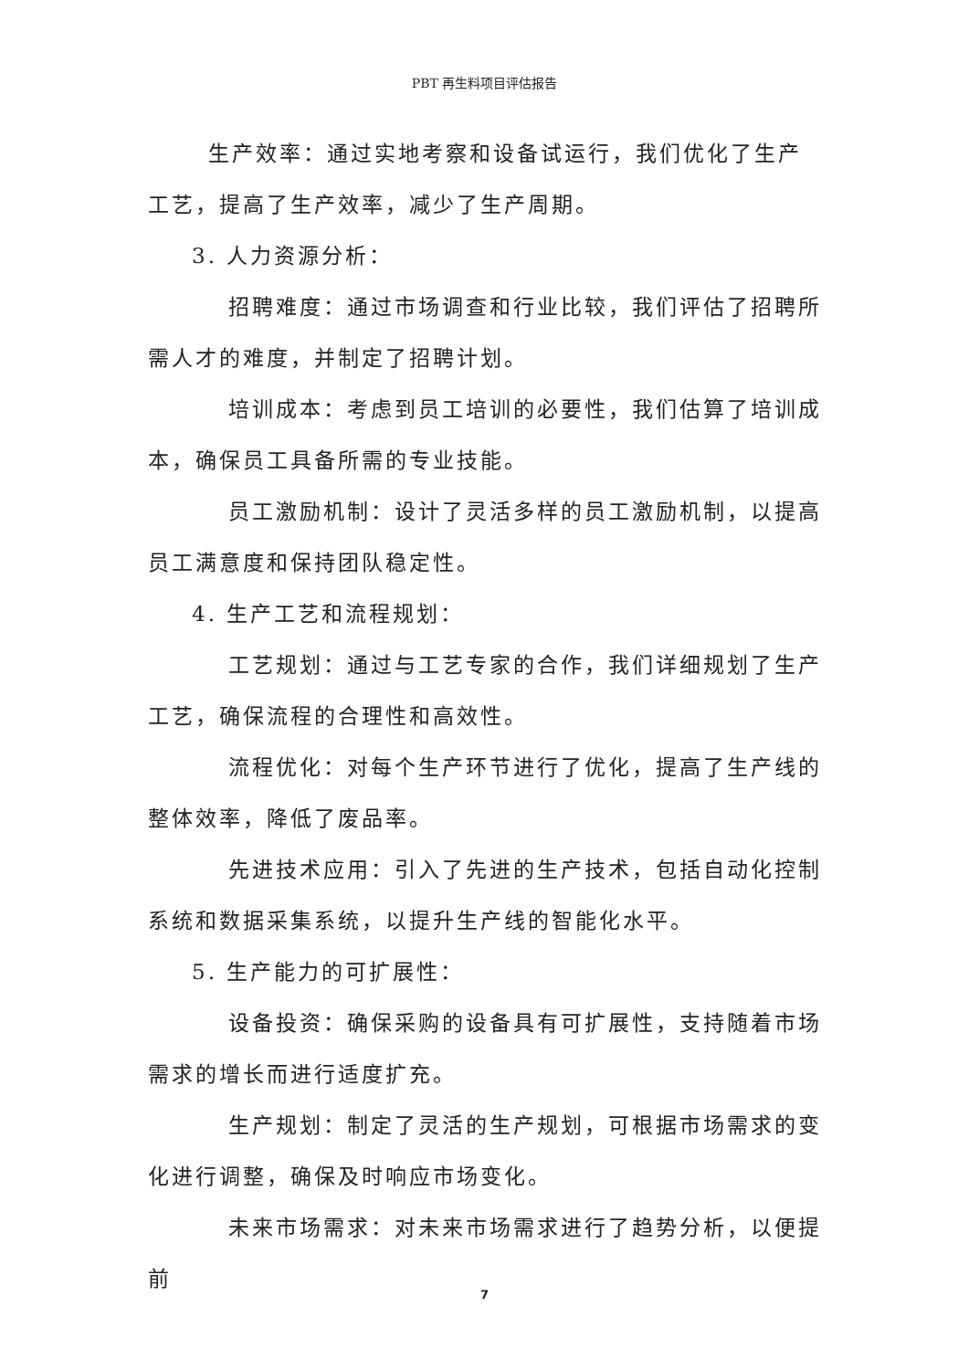PBT 再生料项目评估报告
生产效率：通过实地考察和设备试运行，我们优化了生产工艺，提高了生产效率，减少了生产周期。
3. 人力资源分析：
招聘难度：通过市场调查和行业比较，我们评估了招聘所需人才的难度，并制定了招聘计划。
培训成本：考虑到员工培训的必要性，我们估算了培训成本，确保员工具备所需的专业技能。
员工激励机制：设计了灵活多样的员工激励机制，以提高员工满意度和保持团队稳定性。
4. 生产工艺和流程规划：
工艺规划：通过与工艺专家的合作，我们详细规划了生产工艺，确保流程的合理性和高效性。
流程优化：对每个生产环节进行了优化，提高了生产线的整体效率，降低了废品率。
先进技术应用：引入了先进的生产技术，包括自动化控制系统和数据采集系统，以提升生产线的智能化水平。
5. 生产能力的可扩展性：
设备投资：确保采购的设备具有可扩展性，支持随着市场需求的增长而进行适度扩充。
生产规划：制定了灵活的生产规划，可根据市场需求的变化进行调整，确保及时响应市场变化。
未来市场需求：对未来市场需求进行了趋势分析，以便提前
7